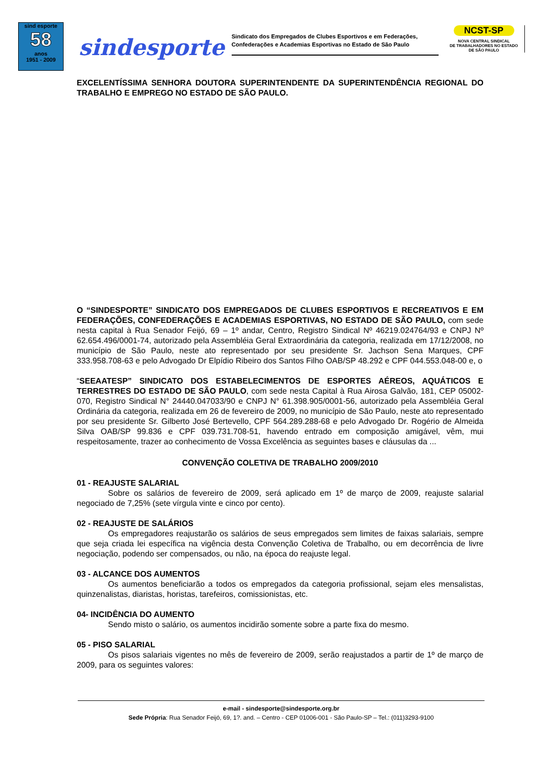sind esporte
58
anos
1951 - 2009
sindesporte
Sindicato dos Empregados de Clubes Esportivos e em Federações,
Confederações e Academias Esportivas no Estado de São Paulo
NCST-SP
NOVA CENTRAL SINDICAL
DE TRABALHADORES NO ESTADO
DE SÃO PAULO
EXCELENTÍSSIMA SENHORA DOUTORA SUPERINTENDENTE DA SUPERINTENDÊNCIA REGIONAL DO TRABALHO E EMPREGO NO ESTADO DE SÃO PAULO.
O “SINDESPORTE” SINDICATO DOS EMPREGADOS DE CLUBES ESPORTIVOS E RECREATIVOS E EM FEDERAÇÕES, CONFEDERAÇÕES E ACADEMIAS ESPORTIVAS, NO ESTADO DE SÃO PAULO, com sede nesta capital à Rua Senador Feijó, 69 – 1º andar, Centro, Registro Sindical Nº 46219.024764/93 e CNPJ Nº 62.654.496/0001-74, autorizado pela Assembléia Geral Extraordinária da categoria, realizada em 17/12/2008, no município de São Paulo, neste ato representado por seu presidente Sr. Jachson Sena Marques, CPF 333.958.708-63 e pelo Advogado Dr Elpídio Ribeiro dos Santos Filho OAB/SP 48.292 e CPF 044.553.048-00 e, o
“SEEAATESP” SINDICATO DOS ESTABELECIMENTOS DE ESPORTES AÉREOS, AQUÁTICOS E TERRESTRES DO ESTADO DE SÃO PAULO, com sede nesta Capital à Rua Airosa Galvão, 181, CEP 05002-070, Registro Sindical N° 24440.047033/90 e CNPJ N° 61.398.905/0001-56, autorizado pela Assembléia Geral Ordinária da categoria, realizada em 26 de fevereiro de 2009, no município de São Paulo, neste ato representado por seu presidente Sr. Gilberto José Bertevello, CPF 564.289.288-68 e pelo Advogado Dr. Rogério de Almeida Silva OAB/SP 99.836 e CPF 039.731.708-51, havendo entrado em composição amigável, vêm, mui respeitosamente, trazer ao conhecimento de Vossa Excelência as seguintes bases e cláusulas da ...
CONVENÇÃO COLETIVA DE TRABALHO 2009/2010
01 - REAJUSTE SALARIAL
Sobre os salários de fevereiro de 2009, será aplicado em 1º de março de 2009, reajuste salarial negociado de 7,25% (sete vírgula vinte e cinco por cento).
02 - REAJUSTE DE SALÁRIOS
Os empregadores reajustarão os salários de seus empregados sem limites de faixas salariais, sempre que seja criada lei específica na vigência desta Convenção Coletiva de Trabalho, ou em decorrência de livre negociação, podendo ser compensados, ou não, na época do reajuste legal.
03 - ALCANCE DOS AUMENTOS
Os aumentos beneficiarão a todos os empregados da categoria profissional, sejam eles mensalistas, quinzenalistas, diaristas, horistas, tarefeiros, comissionistas, etc.
04- INCIDÊNCIA DO AUMENTO
Sendo misto o salário, os aumentos incidirão somente sobre a parte fixa do mesmo.
05 - PISO SALARIAL
Os pisos salariais vigentes no mês de fevereiro de 2009, serão reajustados a partir de 1º de março de 2009, para os seguintes valores:
e-mail - sindesporte@sindesporte.org.br
Sede Própria: Rua Senador Feijó, 69, 1?. and. – Centro - CEP 01006-001 - São Paulo-SP – Tel.: (011)3293-9100